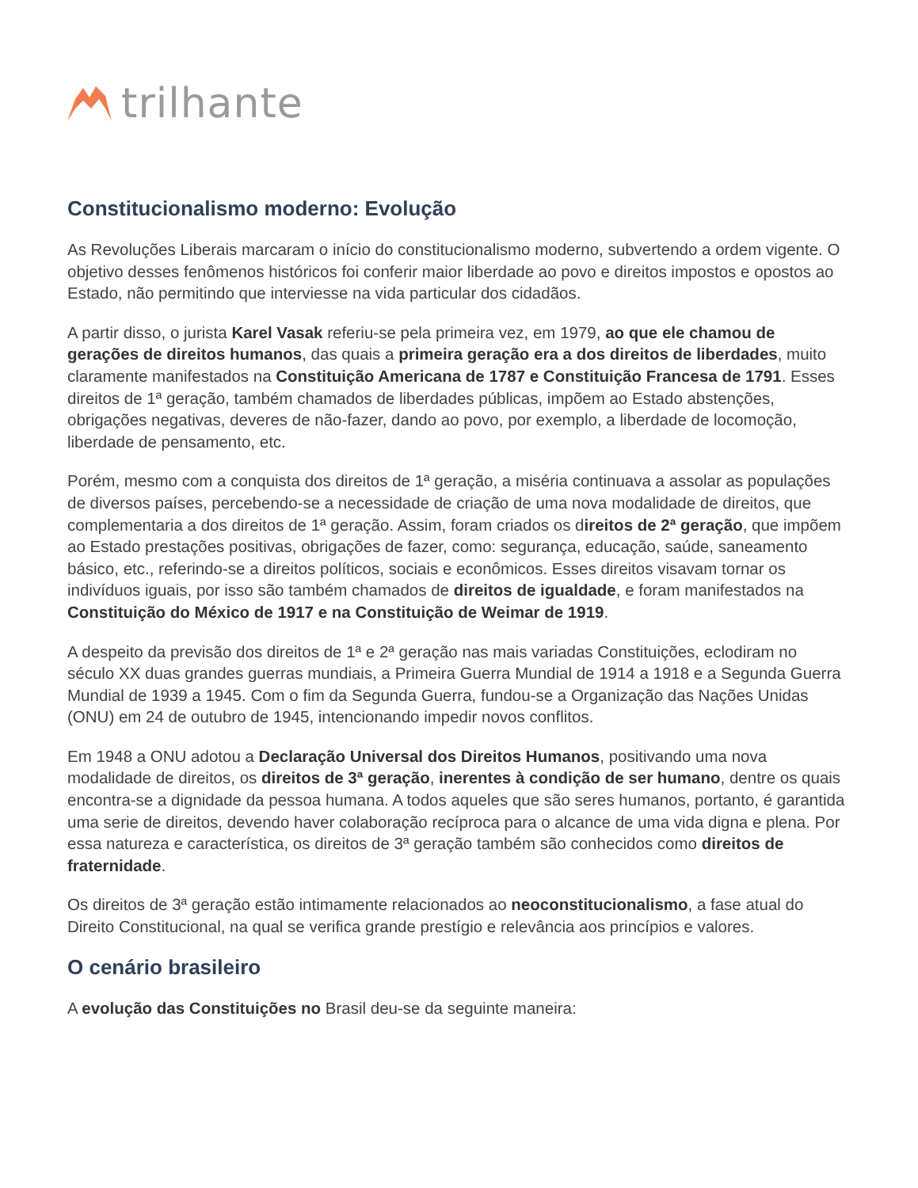trilhante
Constitucionalismo moderno: Evolução
As Revoluções Liberais marcaram o início do constitucionalismo moderno, subvertendo a ordem vigente. O objetivo desses fenômenos históricos foi conferir maior liberdade ao povo e direitos impostos e opostos ao Estado, não permitindo que interviesse na vida particular dos cidadãos.
A partir disso, o jurista Karel Vasak referiu-se pela primeira vez, em 1979, ao que ele chamou de gerações de direitos humanos, das quais a primeira geração era a dos direitos de liberdades, muito claramente manifestados na Constituição Americana de 1787 e Constituição Francesa de 1791. Esses direitos de 1ª geração, também chamados de liberdades públicas, impõem ao Estado abstenções, obrigações negativas, deveres de não-fazer, dando ao povo, por exemplo, a liberdade de locomoção, liberdade de pensamento, etc.
Porém, mesmo com a conquista dos direitos de 1ª geração, a miséria continuava a assolar as populações de diversos países, percebendo-se a necessidade de criação de uma nova modalidade de direitos, que complementaria a dos direitos de 1ª geração. Assim, foram criados os direitos de 2ª geração, que impõem ao Estado prestações positivas, obrigações de fazer, como: segurança, educação, saúde, saneamento básico, etc., referindo-se a direitos políticos, sociais e econômicos. Esses direitos visavam tornar os indivíduos iguais, por isso são também chamados de direitos de igualdade, e foram manifestados na Constituição do México de 1917 e na Constituição de Weimar de 1919.
A despeito da previsão dos direitos de 1ª e 2ª geração nas mais variadas Constituições, eclodiram no século XX duas grandes guerras mundiais, a Primeira Guerra Mundial de 1914 a 1918 e a Segunda Guerra Mundial de 1939 a 1945. Com o fim da Segunda Guerra, fundou-se a Organização das Nações Unidas (ONU) em 24 de outubro de 1945, intencionando impedir novos conflitos.
Em 1948 a ONU adotou a Declaração Universal dos Direitos Humanos, positivando uma nova modalidade de direitos, os direitos de 3ª geração, inerentes à condição de ser humano, dentre os quais encontra-se a dignidade da pessoa humana. A todos aqueles que são seres humanos, portanto, é garantida uma serie de direitos, devendo haver colaboração recíproca para o alcance de uma vida digna e plena. Por essa natureza e característica, os direitos de 3ª geração também são conhecidos como direitos de fraternidade.
Os direitos de 3ª geração estão intimamente relacionados ao neoconstitucionalismo, a fase atual do Direito Constitucional, na qual se verifica grande prestígio e relevância aos princípios e valores.
O cenário brasileiro
A evolução das Constituições no Brasil deu-se da seguinte maneira: